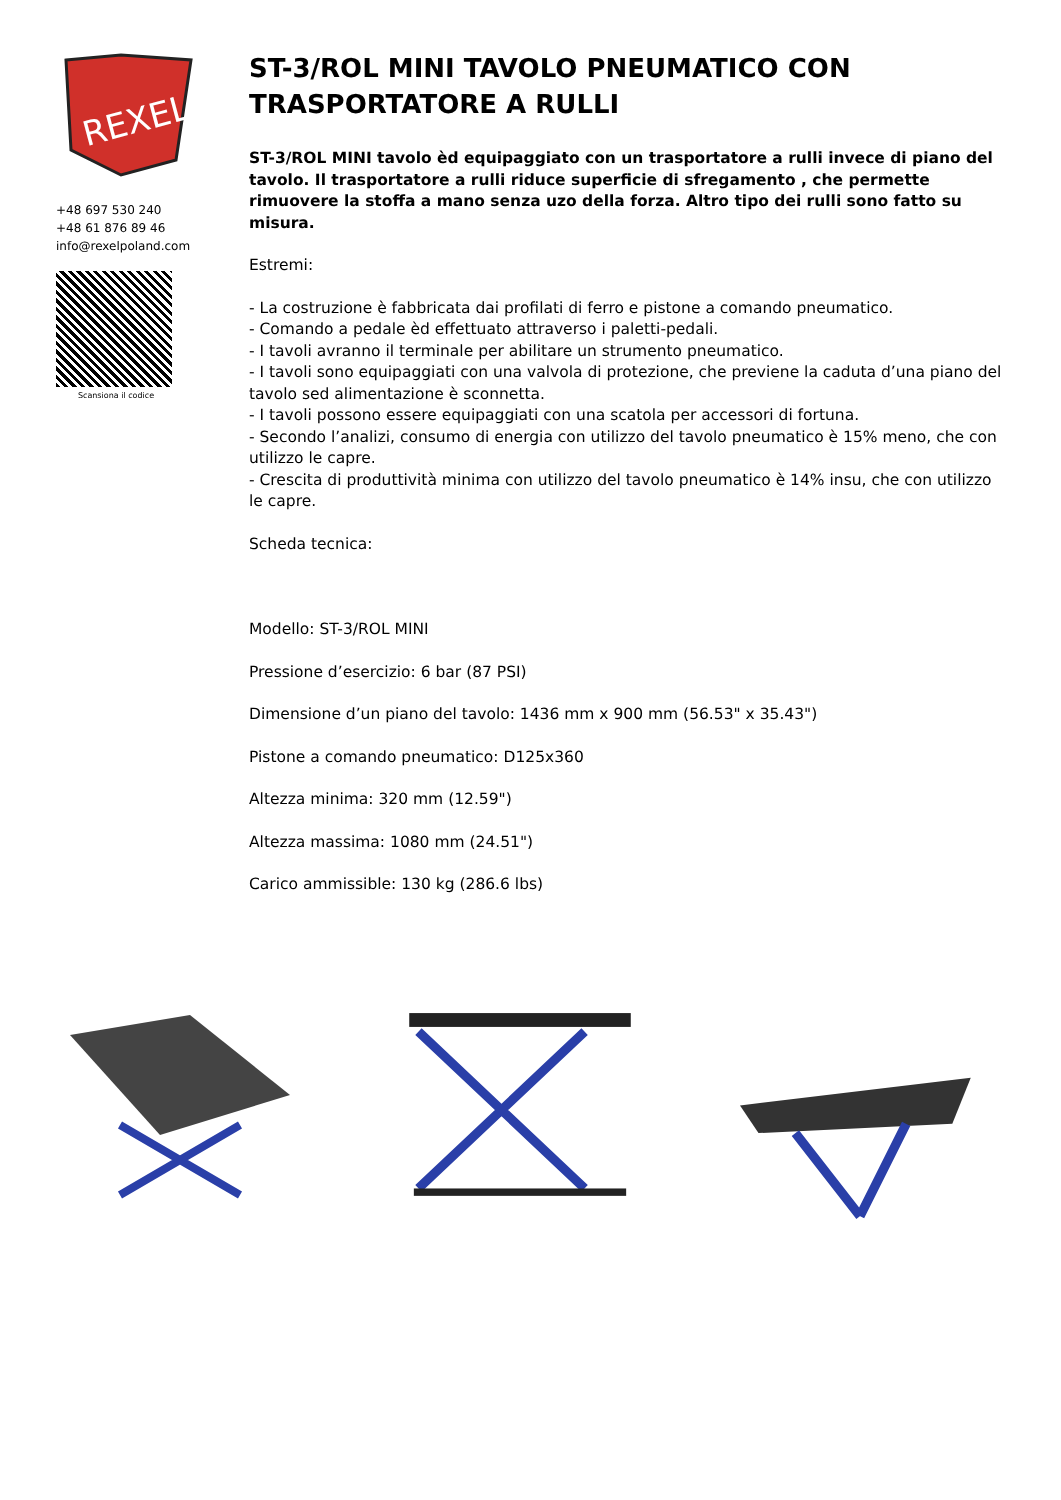REXEL
+48 697 530 240
+48 61 876 89 46
info@rexelpoland.com
Scansiona il codice
ST-3/ROL MINI TAVOLO PNEUMATICO CON TRASPORTATORE A RULLI
ST-3/ROL MINI tavolo èd equipaggiato con un trasportatore a rulli invece di piano del tavolo. Il trasportatore a rulli riduce superficie di sfregamento , che permette rimuovere la stoffa a mano senza uzo della forza. Altro tipo dei rulli sono fatto su misura.
Estremi:
- La costruzione è fabbricata dai profilati di ferro e pistone a comando pneumatico.
- Comando a pedale èd effettuato attraverso i paletti-pedali.
- I tavoli avranno il terminale per abilitare un strumento pneumatico.
- I tavoli sono equipaggiati con una valvola di protezione, che previene la caduta d’una piano del tavolo sed alimentazione è sconnetta.
- I tavoli possono essere equipaggiati con una scatola per accessori di fortuna.
- Secondo l’analizi, consumo di energia con utilizzo del tavolo pneumatico è 15% meno, che con utilizzo le capre.
- Crescita di produttività minima con utilizzo del tavolo pneumatico è 14% insu, che con utilizzo le capre.
Scheda tecnica:
Modello: ST-3/ROL MINI
Pressione d’esercizio: 6 bar (87 PSI)
Dimensione d’un piano del tavolo: 1436 mm x 900 mm (56.53" x 35.43")
Pistone a comando pneumatico: D125x360
Altezza minima: 320 mm (12.59")
Altezza massima: 1080 mm (24.51")
Carico ammissible: 130 kg (286.6 lbs)